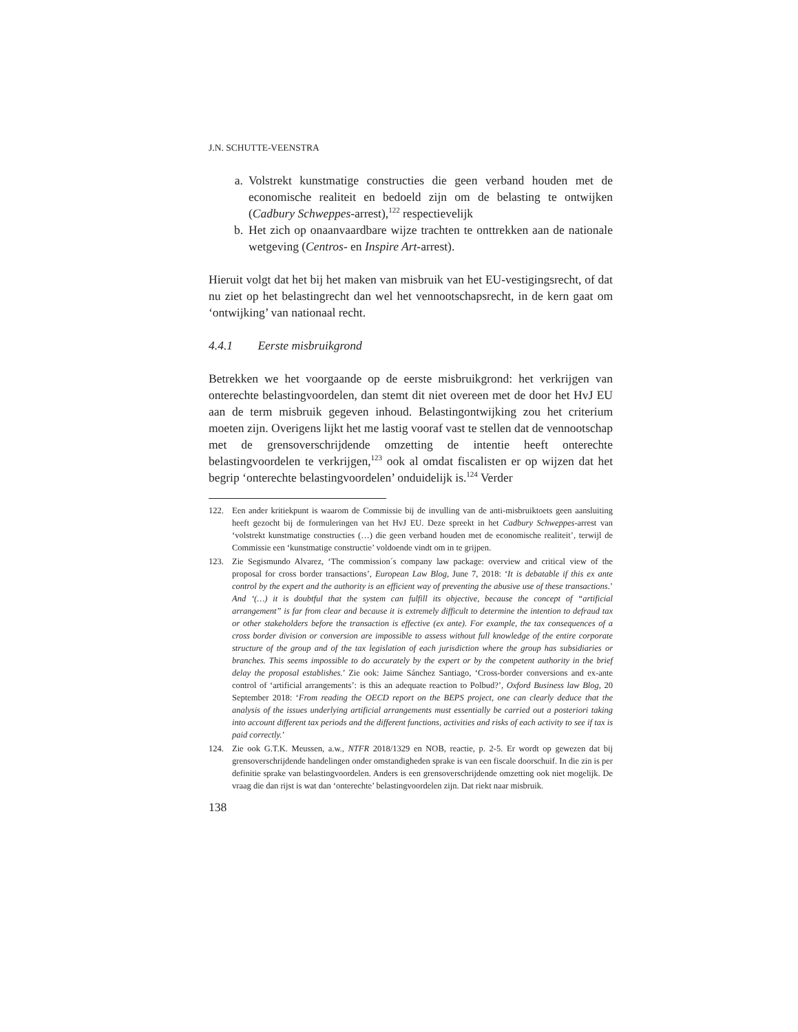J.N. SCHUTTE-VEENSTRA
a. Volstrekt kunstmatige constructies die geen verband houden met de economische realiteit en bedoeld zijn om de belasting te ontwijken (Cadbury Schweppes-arrest),<sup>122</sup> respectievelijk
b. Het zich op onaanvaardbare wijze trachten te onttrekken aan de nationale wetgeving (Centros- en Inspire Art-arrest).
Hieruit volgt dat het bij het maken van misbruik van het EU-vestigingsrecht, of dat nu ziet op het belastingrecht dan wel het vennootschapsrecht, in de kern gaat om ‘ontwijking’ van nationaal recht.
4.4.1 Eerste misbruikgrond
Betrekken we het voorgaande op de eerste misbruikgrond: het verkrijgen van onterechte belastingvoordelen, dan stemt dit niet overeen met de door het HvJ EU aan de term misbruik gegeven inhoud. Belastingontwijking zou het criterium moeten zijn. Overigens lijkt het me lastig vooraf vast te stellen dat de vennootschap met de grensoverschrijdende omzetting de intentie heeft onterechte belastingvoordelen te verkrijgen,<sup>123</sup> ook al omdat fiscalisten er op wijzen dat het begrip ‘onterechte belastingvoordelen’ onduidelijk is.<sup>124</sup> Verder
122. Een ander kritiekpunt is waarom de Commissie bij de invulling van de anti-misbruiktoets geen aansluiting heeft gezocht bij de formuleringen van het HvJ EU. Deze spreekt in het Cadbury Schweppes-arrest van ‘volstrekt kunstmatige constructies (…) die geen verband houden met de economische realiteit’, terwijl de Commissie een ‘kunstmatige constructie’ voldoende vindt om in te grijpen.
123. Zie Segismundo Alvarez, ‘The commission´s company law package: overview and critical view of the proposal for cross border transactions’, European Law Blog, June 7, 2018: ‘It is debatable if this ex ante control by the expert and the authority is an efficient way of preventing the abusive use of these transactions.’ And ‘(…) it is doubtful that the system can fulfill its objective, because the concept of “artificial arrangement” is far from clear and because it is extremely difficult to determine the intention to defraud tax or other stakeholders before the transaction is effective (ex ante). For example, the tax consequences of a cross border division or conversion are impossible to assess without full knowledge of the entire corporate structure of the group and of the tax legislation of each jurisdiction where the group has subsidiaries or branches. This seems impossible to do accurately by the expert or by the competent authority in the brief delay the proposal establishes.’ Zie ook: Jaime Sánchez Santiago, ‘Cross-border conversions and ex-ante control of ‘artificial arrangements’: is this an adequate reaction to Polbud?’, Oxford Business law Blog, 20 September 2018: ‘From reading the OECD report on the BEPS project, one can clearly deduce that the analysis of the issues underlying artificial arrangements must essentially be carried out a posteriori taking into account different tax periods and the different functions, activities and risks of each activity to see if tax is paid correctly.’
124. Zie ook G.T.K. Meussen, a.w., NTFR 2018/1329 en NOB, reactie, p. 2-5. Er wordt op gewezen dat bij grensoverschrijdende handelingen onder omstandigheden sprake is van een fiscale doorschuif. In die zin is per definitie sprake van belastingvoordelen. Anders is een grensoverschrijdende omzetting ook niet mogelijk. De vraag die dan rijst is wat dan ‘onterechte’ belastingvoordelen zijn. Dat riekt naar misbruik.
138